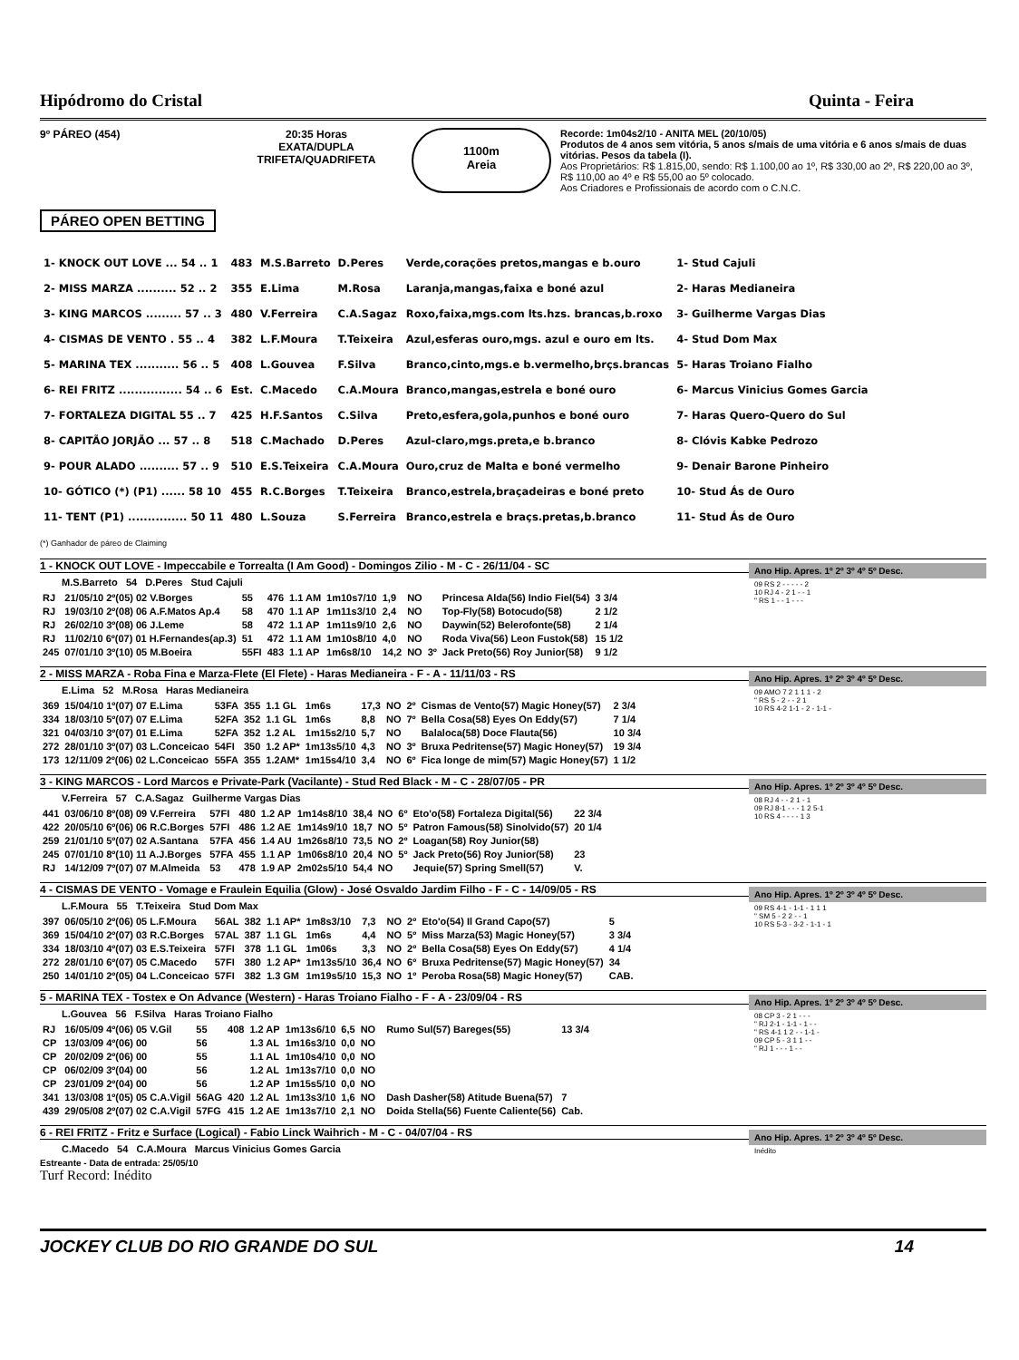Hipódromo do Cristal Quinta - Feira
9º PÁREO (454) 20:35 Horas
EXATA/DUPLA
TRIFETA/QUADRIFETA
1100m
Areia
Recorde: 1m04s2/10 - ANITA MEL (20/10/05)
Produtos de 4 anos sem vitória, 5 anos s/mais de uma vitória e 6 anos s/mais de duas vitórias. Pesos da tabela (I).
Aos Proprietários: R$ 1.815,00, sendo: R$ 1.100,00 ao 1º, R$ 330,00 ao 2º, R$ 220,00 ao 3º, R$ 110,00 ao 4º e R$ 55,00 ao 5º colocado.
Aos Criadores e Profissionais de acordo com o C.N.C.
PÁREO OPEN BETTING
| 1- KNOCK OUT LOVE ... 54 .. 1 | 483 | M.S.Barreto | D.Peres | Verde,corações pretos,mangas e b.ouro | 1- Stud Cajuli |
| 2- MISS MARZA .......... 52 .. 2 | 355 | E.Lima | M.Rosa | Laranja,mangas,faixa e boné azul | 2- Haras Medianeira |
| 3- KING MARCOS ......... 57 .. 3 | 480 | V.Ferreira | C.A.Sagaz | Roxo,faixa,mgs.com lts.hzs. brancas,b.roxo | 3- Guilherme Vargas Dias |
| 4- CISMAS DE VENTO . 55 .. 4 | 382 | L.F.Moura | T.Teixeira | Azul,esferas ouro,mgs. azul e ouro em lts. | 4- Stud Dom Max |
| 5- MARINA TEX ........... 56 .. 5 | 408 | L.Gouvea | F.Silva | Branco,cinto,mgs.e b.vermelho,brçs.brancas | 5- Haras Troiano Fialho |
| 6- REI FRITZ ................ 54 .. 6 | Est. | C.Macedo | C.A.Moura | Branco,mangas,estrela e boné ouro | 6- Marcus Vinicius Gomes Garcia |
| 7- FORTALEZA DIGITAL 55 .. 7 | 425 | H.F.Santos | C.Silva | Preto,esfera,gola,punhos e boné ouro | 7- Haras Quero-Quero do Sul |
| 8- CAPITÃO JORJÃO ... 57 .. 8 | 518 | C.Machado | D.Peres | Azul-claro,mgs.preta,e b.branco | 8- Clóvis Kabke Pedrozo |
| 9- POUR ALADO .......... 57 .. 9 | 510 | E.S.Teixeira | C.A.Moura | Ouro,cruz de Malta e boné vermelho | 9- Denair Barone Pinheiro |
| 10- GÓTICO (*) (P1) ...... 58 10 | 455 | R.C.Borges | T.Teixeira | Branco,estrela,braçadeiras e boné preto | 10- Stud Ás de Ouro |
| 11- TENT (P1) ............... 50 11 | 480 | L.Souza | S.Ferreira | Branco,estrela e braçs.pretas,b.branco | 11- Stud Ás de Ouro |
(*) Ganhador de páreo de Claiming
1 - KNOCK OUT LOVE - Impeccabile e Torrealta (I Am Good) - Domingos Zilio - M - C - 26/11/04 - SC
M.S.Barreto 54 D.Peres Stud Cajuli
| RJ | 21/05/10 2º(05) 02 V.Borges | 55 | 476 | 1.1 AM | 1m10s7/10 | 1,9 | NO | | Princesa Alda(56) Indio Fiel(54) | 3 3/4 |
| RJ | 19/03/10 2º(08) 06 A.F.Matos Ap.4 | 58 | 470 | 1.1 AP | 1m11s3/10 | 2,4 | NO | | Top-Fly(58) Botocudo(58) | 2 1/2 |
| RJ | 26/02/10 3º(08) 06 J.Leme | 58 | 472 | 1.1 AP | 1m11s9/10 | 2,6 | NO | | Daywin(52) Belerofonte(58) | 2 1/4 |
| RJ | 11/02/10 6º(07) 01 H.Fernandes(ap.3) | 51 | 472 | 1.1 AM | 1m10s8/10 | 4,0 | NO | | Roda Viva(56) Leon Fustok(58) | 15 1/2 |
| 245 | 07/01/10 3º(10) 05 M.Boeira | 55FI | 483 | 1.1 AP | 1m6s8/10 | 14,2 | NO | 3º | Jack Preto(56) Roy Junior(58) | 9 1/2 |
Ano Hip. Apres. 1º 2º 3º 4º 5º Desc.
09 RS 2 - - - - - 2
10 RJ 4 - 2 1 - - 1
" RS 1 - - 1 - - -
2 - MISS MARZA - Roba Fina e Marza-Flete (El Flete) - Haras Medianeira - F - A - 11/11/03 - RS
E.Lima 52 M.Rosa Haras Medianeira
| 369 | 15/04/10 1º(07) 07 E.Lima | 53FA | 355 | 1.1 GL | 1m6s | 17,3 | NO | 2º | Cismas de Vento(57) Magic Honey(57) | 2 3/4 |
| 334 | 18/03/10 5º(07) 07 E.Lima | 52FA | 352 | 1.1 GL | 1m6s | 8,8 | NO | 7º | Bella Cosa(58) Eyes On Eddy(57) | 7 1/4 |
| 321 | 04/03/10 3º(07) 01 E.Lima | 52FA | 352 | 1.2 AL | 1m15s2/10 | 5,7 | NO | | Balaloca(58) Doce Flauta(56) | 10 3/4 |
| 272 | 28/01/10 3º(07) 03 L.Conceicao | 54FI | 350 | 1.2 AP* | 1m13s5/10 | 4,3 | NO | 3º | Bruxa Pedritense(57) Magic Honey(57) | 19 3/4 |
| 173 | 12/11/09 2º(06) 02 L.Conceicao | 55FA | 355 | 1.2AM* | 1m15s4/10 | 3,4 | NO | 6º | Fica longe de mim(57) Magic Honey(57) | 1 1/2 |
Ano Hip. Apres. 1º 2º 3º 4º 5º Desc.
09 AMO 7 2 1 1 1 - 2
" RS 5 - 2 - - 2 1
10 RS 4-2 1-1 - 2 - 1-1 -
3 - KING MARCOS - Lord Marcos e Private-Park (Vacilante) - Stud Red Black - M - C - 28/07/05 - PR
V.Ferreira 57 C.A.Sagaz Guilherme Vargas Dias
| 441 | 03/06/10 8º(08) 09 V.Ferreira | 57FI | 480 | 1.2 AP | 1m14s8/10 | 38,4 | NO | 6º | Eto'o(58) Fortaleza Digital(56) | 22 3/4 |
| 422 | 20/05/10 6º(06) 06 R.C.Borges | 57FI | 486 | 1.2 AE | 1m14s9/10 | 18,7 | NO | 5º | Patron Famous(58) Sinolvido(57) | 20 1/4 |
| 259 | 21/01/10 5º(07) 02 A.Santana | 57FA | 456 | 1.4 AU | 1m26s8/10 | 73,5 | NO | 2º | Loagan(58) Roy Junior(58) | |
| 245 | 07/01/10 8º(10) 11 A.J.Borges | 57FA | 455 | 1.1 AP | 1m06s8/10 | 20,4 | NO | 5º | Jack Preto(56) Roy Junior(58) | 23 |
| RJ | 14/12/09 7º(07) 07 M.Almeida | 53 | 478 | 1.9 AP | 2m02s5/10 | 54,4 | NO | | Jequie(57) Spring Smell(57) | V. |
Ano Hip. Apres. 1º 2º 3º 4º 5º Desc.
08 RJ 4 - - 2 1 - 1
09 RJ 8-1 - - - 1 2 5-1
10 RS 4 - - - - 1 3
4 - CISMAS DE VENTO - Vomage e Fraulein Equilia (Glow) - José Osvaldo Jardim Filho - F - C - 14/09/05 - RS
L.F.Moura 55 T.Teixeira Stud Dom Max
| 397 | 06/05/10 2º(06) 05 L.F.Moura | 56AL | 382 | 1.1 AP* | 1m8s3/10 | 7,3 | NO | 2º | Eto'o(54) Il Grand Capo(57) | 5 |
| 369 | 15/04/10 2º(07) 03 R.C.Borges | 57AL | 387 | 1.1 GL | 1m6s | 4,4 | NO | 5º | Miss Marza(53) Magic Honey(57) | 3 3/4 |
| 334 | 18/03/10 4º(07) 03 E.S.Teixeira | 57FI | 378 | 1.1 GL | 1m06s | 3,3 | NO | 2º | Bella Cosa(58) Eyes On Eddy(57) | 4 1/4 |
| 272 | 28/01/10 6º(07) 05 C.Macedo | 57FI | 380 | 1.2 AP* | 1m13s5/10 | 36,4 | NO | 6º | Bruxa Pedritense(57) Magic Honey(57) | 34 |
| 250 | 14/01/10 2º(05) 04 L.Conceicao | 57FI | 382 | 1.3 GM | 1m19s5/10 | 15,3 | NO | 1º | Peroba Rosa(58) Magic Honey(57) | CAB. |
Ano Hip. Apres. 1º 2º 3º 4º 5º Desc.
09 RS 4-1 - 1-1 - 1 1 1
" SM 5 - 2 2 - - 1
10 RS 5-3 - 3-2 - 1-1 - 1
5 - MARINA TEX - Tostex e On Advance (Western) - Haras Troiano Fialho - F - A - 23/09/04 - RS
L.Gouvea 56 F.Silva Haras Troiano Fialho
| RJ | 16/05/09 4º(06) 05 V.Gil | 55 | 408 | 1.2 AP | 1m13s6/10 | 6,5 | NO | | Rumo Sul(57) Bareges(55) | 13 3/4 |
| CP | 13/03/09 4º(06) 00 | 56 | | 1.3 AL | 1m16s3/10 | 0,0 | NO | | | |
| CP | 20/02/09 2º(06) 00 | 55 | | 1.1 AL | 1m10s4/10 | 0,0 | NO | | | |
| CP | 06/02/09 3º(04) 00 | 56 | | 1.2 AL | 1m13s7/10 | 0,0 | NO | | | |
| CP | 23/01/09 2º(04) 00 | 56 | | 1.2 AP | 1m15s5/10 | 0,0 | NO | | | |
| 341 | 13/03/08 1º(05) 05 C.A.Vigil | 56AG | 420 | 1.2 AL | 1m13s3/10 | 1,6 | NO | | Dash Dasher(58) Atitude Buena(57) | 7 |
| 439 | 29/05/08 2º(07) 02 C.A.Vigil | 57FG | 415 | 1.2 AE | 1m13s7/10 | 2,1 | NO | | Doida Stella(56) Fuente Caliente(56) | Cab. |
Ano Hip. Apres. 1º 2º 3º 4º 5º Desc.
08 CP 3 - 2 1 - - -
" RJ 2-1 - 1-1 - 1 - -
" RS 4-1 1 2 - - 1-1 -
09 CP 5 - 3 1 1 - -
" RJ 1 - - - 1 - -
6 - REI FRITZ - Fritz e Surface (Logical) - Fabio Linck Waihrich - M - C - 04/07/04 - RS
C.Macedo 54 C.A.Moura Marcus Vinicius Gomes Garcia
Estreante - Data de entrada: 25/05/10
Turf Record: Inédito
Ano Hip. Apres. 1º 2º 3º 4º 5º Desc.
Inédito
JOCKEY CLUB DO RIO GRANDE DO SUL 14